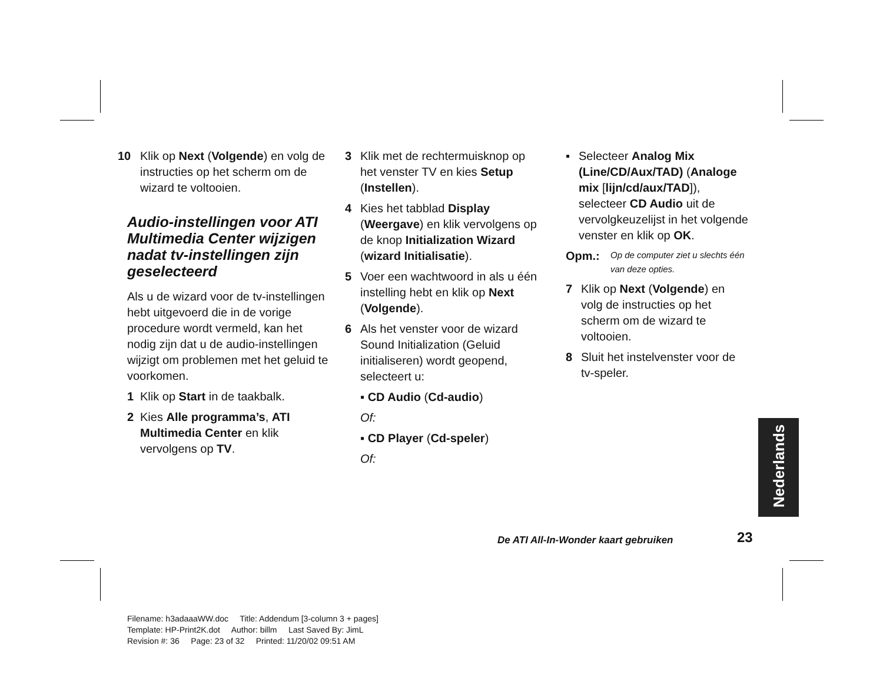10 Klik op Next (Volgende) en volg de instructies op het scherm om de wizard te voltooien.
Audio-instellingen voor ATI Multimedia Center wijzigen nadat tv-instellingen zijn geselecteerd
Als u de wizard voor de tv-instellingen hebt uitgevoerd die in de vorige procedure wordt vermeld, kan het nodig zijn dat u de audio-instellingen wijzigt om problemen met het geluid te voorkomen.
1 Klik op Start in de taakbalk.
2 Kies Alle programma’s, ATI Multimedia Center en klik vervolgens op TV.
3 Klik met de rechtermuisknop op het venster TV en kies Setup (Instellen).
4 Kies het tabblad Display (Weergave) en klik vervolgens op de knop Initialization Wizard (wizard Initialisatie).
5 Voer een wachtwoord in als u één instelling hebt en klik op Next (Volgende).
6 Als het venster voor de wizard Sound Initialization (Geluid initialiseren) wordt geopend, selecteert u:
▪ CD Audio (Cd-audio)
Of:
▪ CD Player (Cd-speler)
Of:
▪ Selecteer Analog Mix (Line/CD/Aux/TAD) (Analoge mix [lijn/cd/aux/TAD]), selecteer CD Audio uit de vervolgkeuzelijst in het volgende venster en klik op OK.
Opm.: Op de computer ziet u slechts één van deze opties.
7 Klik op Next (Volgende) en volg de instructies op het scherm om de wizard te voltooien.
8 Sluit het instelvenster voor de tv-speler.
Nederlands
De ATI All-In-Wonder kaart gebruiken
23
Filename: h3adaaaWW.doc Title: Addendum [3-column 3 + pages]
Template: HP-Print2K.dot Author: billm Last Saved By: JimL
Revision #: 36 Page: 23 of 32 Printed: 11/20/02 09:51 AM